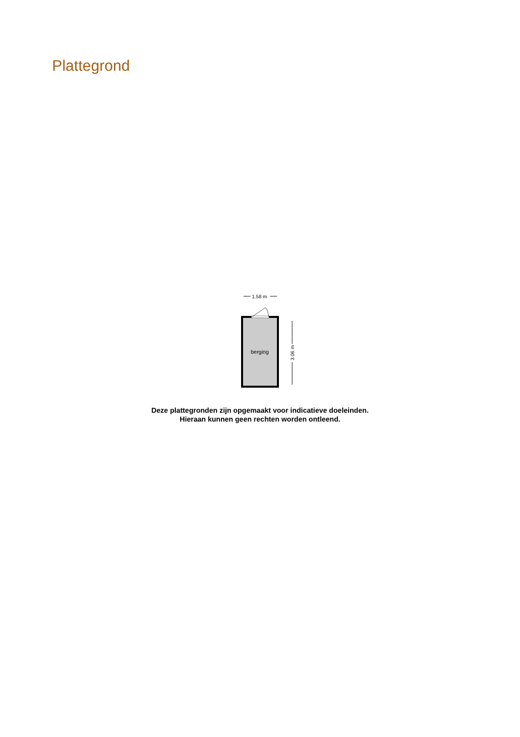Plattegrond
1.58 m
berging
3.06 m
Deze plattegronden zijn opgemaakt voor indicatieve doeleinden.
Hieraan kunnen geen rechten worden ontleend.